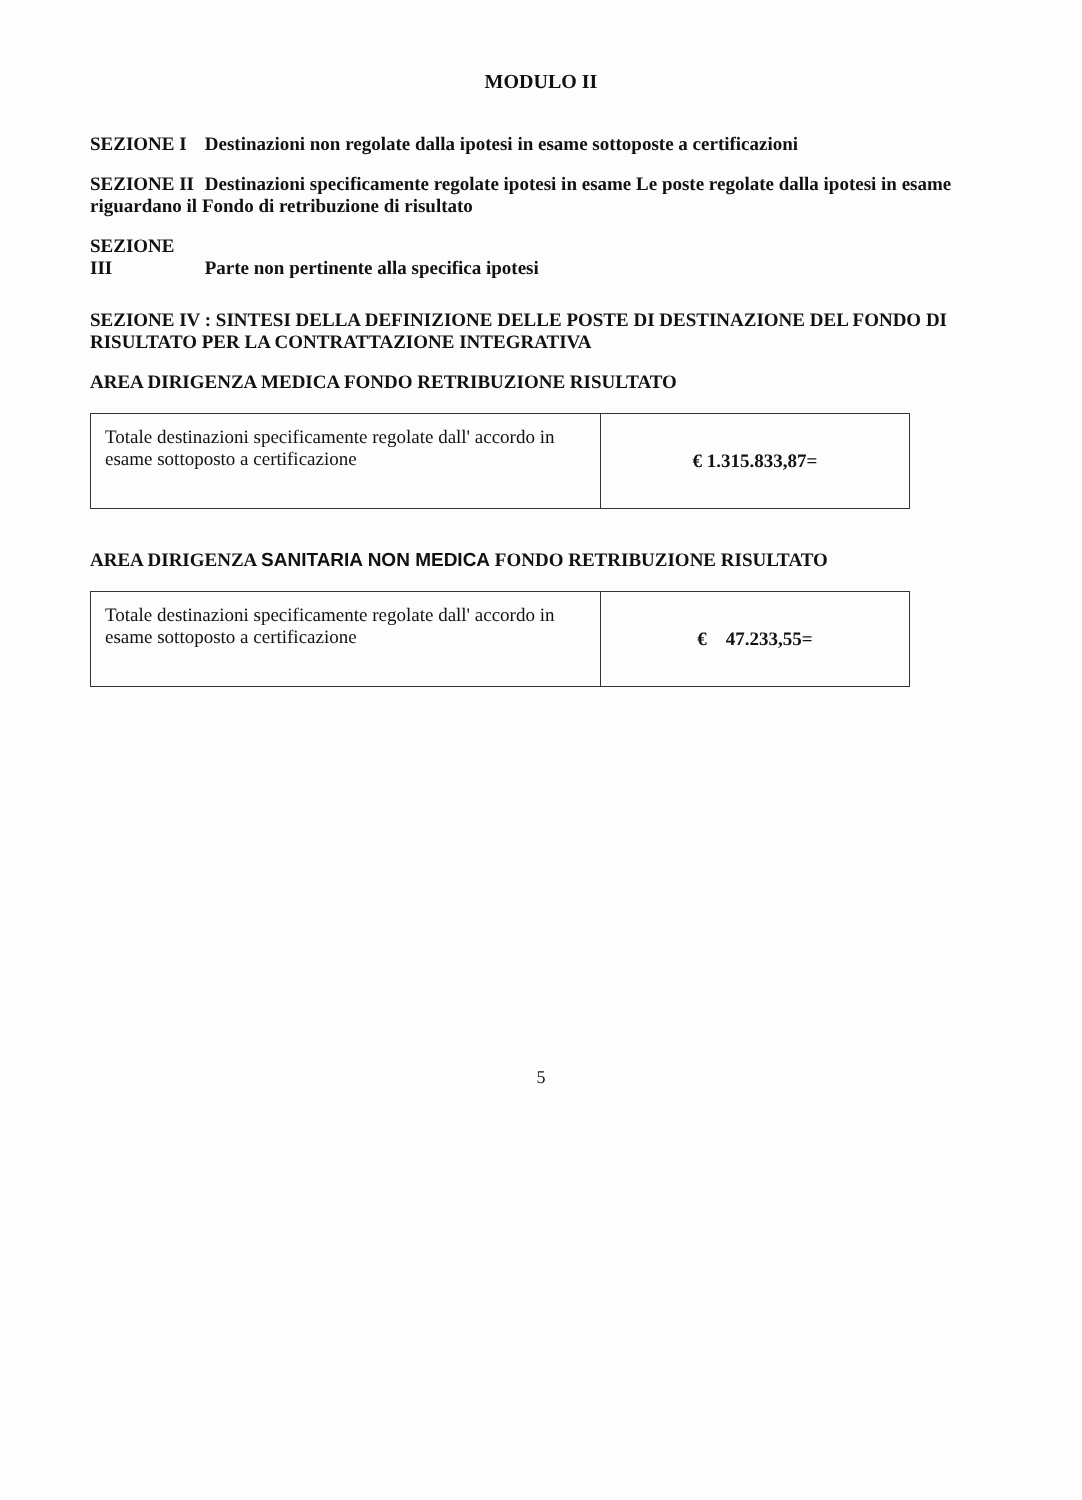MODULO II
SEZIONE I Destinazioni non regolate dalla ipotesi in esame sottoposte a certificazioni
SEZIONE II Destinazioni specificamente regolate ipotesi in esame Le poste regolate dalla ipotesi in esame riguardano il Fondo di retribuzione di risultato
SEZIONE III Parte non pertinente alla specifica ipotesi
SEZIONE IV : SINTESI DELLA DEFINIZIONE DELLE POSTE DI DESTINAZIONE DEL FONDO DI RISULTATO PER LA CONTRATTAZIONE INTEGRATIVA
AREA DIRIGENZA MEDICA FONDO RETRIBUZIONE RISULTATO
| Totale destinazioni specificamente regolate dall' accordo in esame sottoposto a certificazione | € 1.315.833,87= |
AREA DIRIGENZA SANITARIA NON MEDICA FONDO RETRIBUZIONE RISULTATO
| Totale destinazioni specificamente regolate dall' accordo in esame sottoposto a certificazione | € 47.233,55= |
5